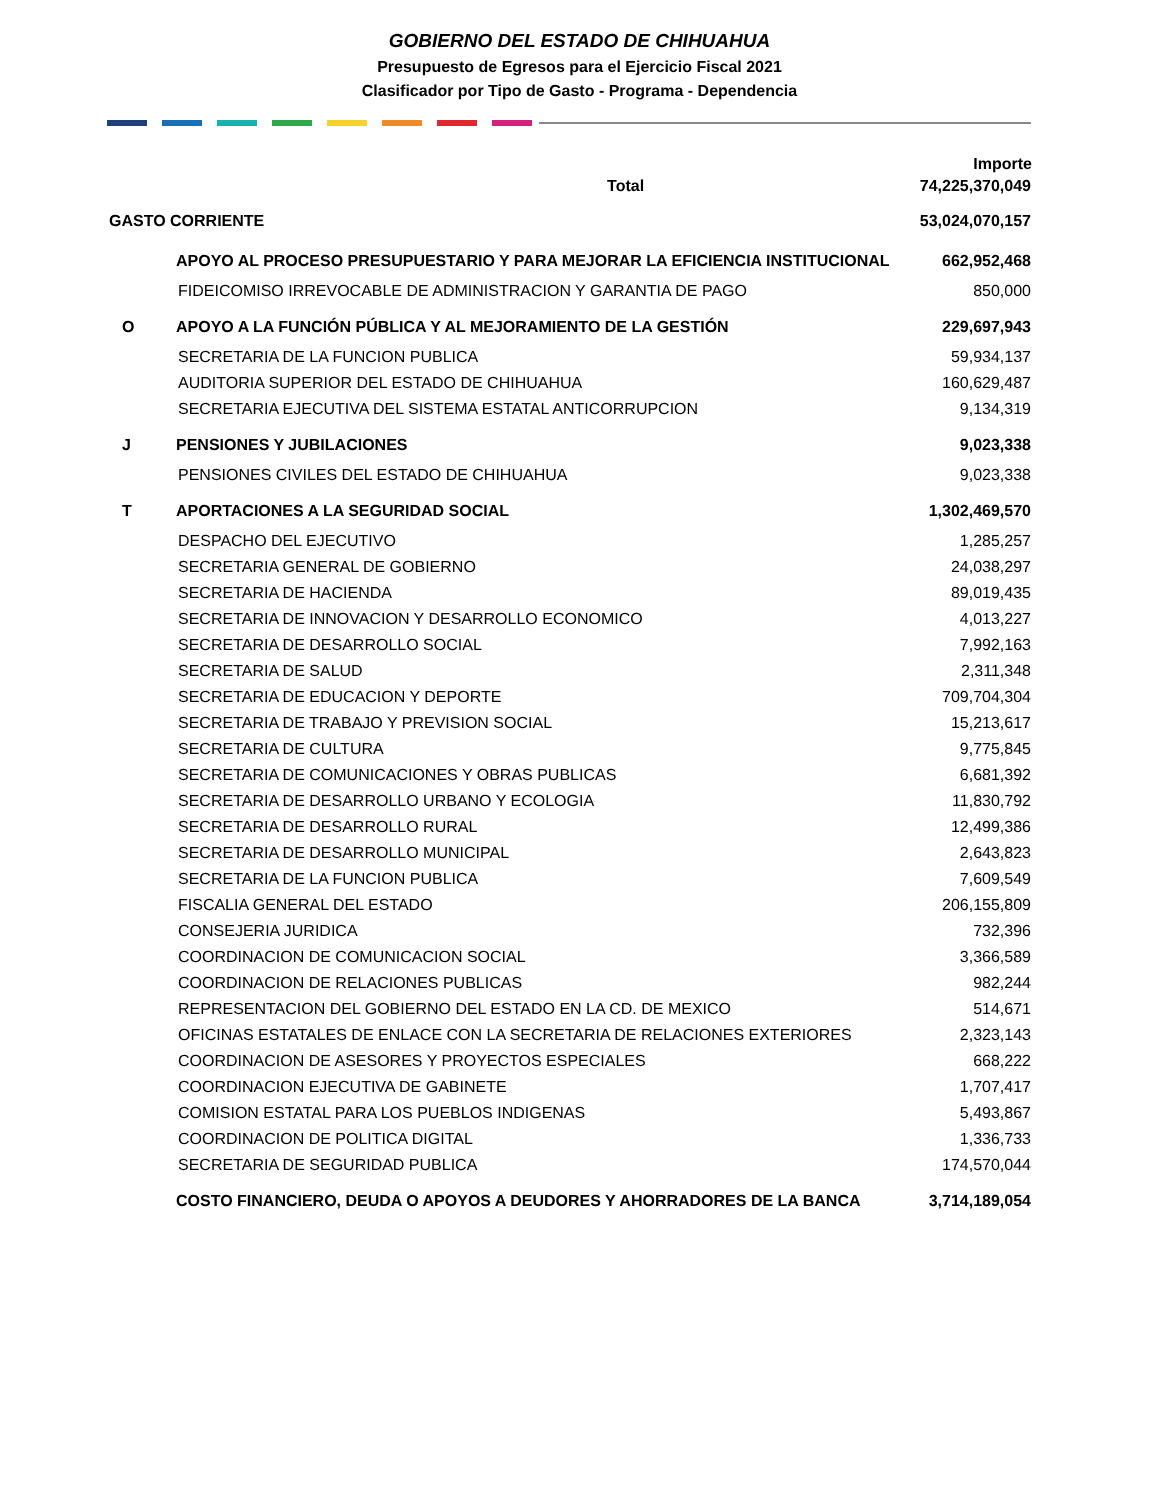GOBIERNO DEL ESTADO DE CHIHUAHUA
Presupuesto de Egresos para el Ejercicio Fiscal 2021
Clasificador por Tipo de Gasto - Programa - Dependencia
| | | Importe |
| --- | --- | --- |
| Total | | 74,225,370,049 |
| GASTO CORRIENTE | | 53,024,070,157 |
| | APOYO AL PROCESO PRESUPUESTARIO Y PARA MEJORAR LA EFICIENCIA INSTITUCIONAL | 662,952,468 |
| | FIDEICOMISO IRREVOCABLE DE ADMINISTRACION Y GARANTIA DE PAGO | 850,000 |
| O | APOYO A LA FUNCIÓN PÚBLICA Y AL MEJORAMIENTO DE LA GESTIÓN | 229,697,943 |
| | SECRETARIA DE LA FUNCION PUBLICA | 59,934,137 |
| | AUDITORIA SUPERIOR DEL ESTADO DE CHIHUAHUA | 160,629,487 |
| | SECRETARIA EJECUTIVA DEL SISTEMA ESTATAL ANTICORRUPCION | 9,134,319 |
| J | PENSIONES Y JUBILACIONES | 9,023,338 |
| | PENSIONES CIVILES DEL ESTADO DE CHIHUAHUA | 9,023,338 |
| T | APORTACIONES A LA SEGURIDAD SOCIAL | 1,302,469,570 |
| | DESPACHO DEL EJECUTIVO | 1,285,257 |
| | SECRETARIA GENERAL DE GOBIERNO | 24,038,297 |
| | SECRETARIA DE HACIENDA | 89,019,435 |
| | SECRETARIA DE INNOVACION Y DESARROLLO ECONOMICO | 4,013,227 |
| | SECRETARIA DE DESARROLLO SOCIAL | 7,992,163 |
| | SECRETARIA DE SALUD | 2,311,348 |
| | SECRETARIA DE EDUCACION Y DEPORTE | 709,704,304 |
| | SECRETARIA DE TRABAJO Y PREVISION SOCIAL | 15,213,617 |
| | SECRETARIA DE CULTURA | 9,775,845 |
| | SECRETARIA DE COMUNICACIONES Y OBRAS PUBLICAS | 6,681,392 |
| | SECRETARIA DE DESARROLLO URBANO Y ECOLOGIA | 11,830,792 |
| | SECRETARIA DE DESARROLLO RURAL | 12,499,386 |
| | SECRETARIA DE DESARROLLO MUNICIPAL | 2,643,823 |
| | SECRETARIA DE LA FUNCION PUBLICA | 7,609,549 |
| | FISCALIA GENERAL DEL ESTADO | 206,155,809 |
| | CONSEJERIA JURIDICA | 732,396 |
| | COORDINACION DE COMUNICACION SOCIAL | 3,366,589 |
| | COORDINACION DE RELACIONES PUBLICAS | 982,244 |
| | REPRESENTACION DEL GOBIERNO DEL ESTADO EN LA CD. DE MEXICO | 514,671 |
| | OFICINAS ESTATALES DE ENLACE CON LA SECRETARIA DE RELACIONES EXTERIORES | 2,323,143 |
| | COORDINACION DE ASESORES Y PROYECTOS ESPECIALES | 668,222 |
| | COORDINACION EJECUTIVA DE GABINETE | 1,707,417 |
| | COMISION ESTATAL PARA LOS PUEBLOS INDIGENAS | 5,493,867 |
| | COORDINACION DE POLITICA DIGITAL | 1,336,733 |
| | SECRETARIA DE SEGURIDAD PUBLICA | 174,570,044 |
| | COSTO FINANCIERO, DEUDA O APOYOS A DEUDORES Y AHORRADORES DE LA BANCA | 3,714,189,054 |